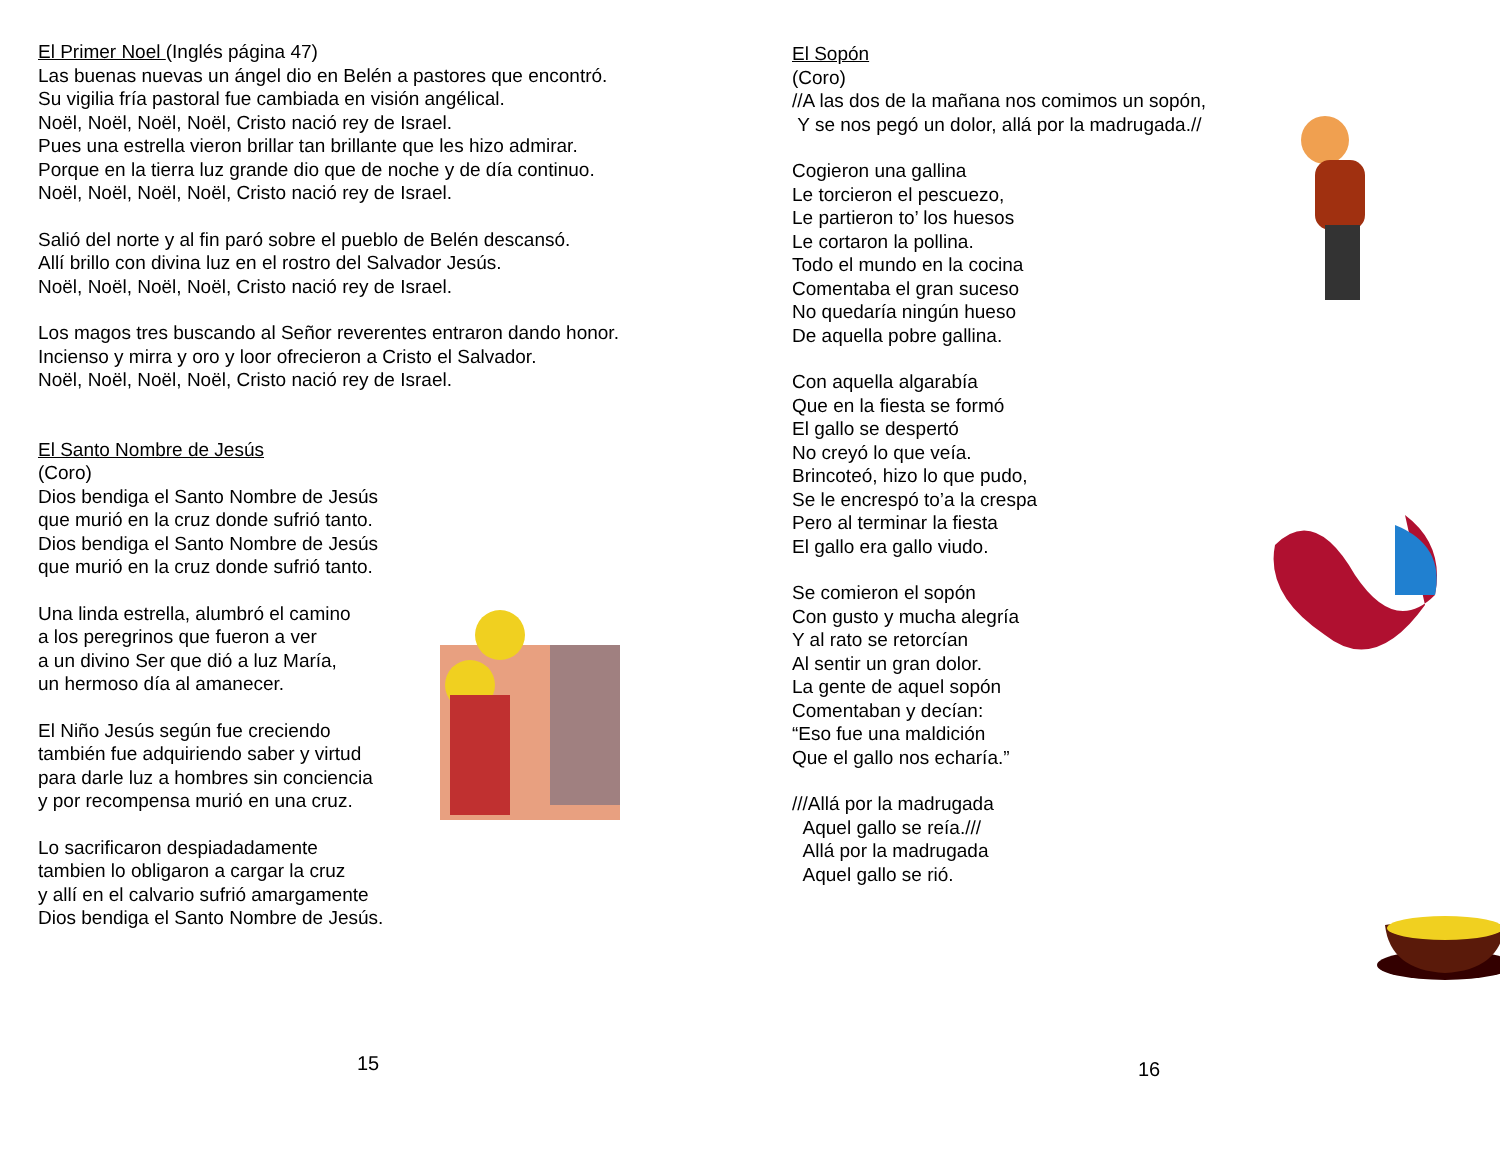El Primer Noel (Inglés página 47)
Las buenas nuevas un ángel dio en Belén a pastores que encontró.
Su vigilia fría pastoral fue cambiada en visión angélical.
Noël, Noël, Noël, Noël, Cristo nació rey de Israel.
Pues una estrella vieron brillar tan brillante que les hizo admirar.
Porque en la tierra luz grande dio que de noche y de día continuo.
Noël, Noël, Noël, Noël, Cristo nació rey de Israel.
Salió del norte y al fin paró sobre el pueblo de Belén descansó.
Allí brillo con divina luz en el rostro del Salvador Jesús.
Noël, Noël, Noël, Noël, Cristo nació rey de Israel.
Los magos tres buscando al Señor reverentes entraron dando honor.
Incienso y mirra y oro y loor ofrecieron a Cristo el Salvador.
Noël, Noël, Noël, Noël, Cristo nació rey de Israel.
El Santo Nombre de Jesús
(Coro)
Dios bendiga el Santo Nombre de Jesús
que murió en la cruz donde sufrió tanto.
Dios bendiga el Santo Nombre de Jesús
que murió en la cruz donde sufrió tanto.
Una linda estrella, alumbró el camino
a los peregrinos que fueron a ver
a un divino Ser que dió a luz María,
un hermoso día al amanecer.
El Niño Jesús según fue creciendo
también fue adquiriendo saber y virtud
para darle luz a hombres sin conciencia
y por recompensa murió en una cruz.
Lo sacrificaron despiadadamente
tambien lo obligaron a cargar la cruz
y allí en el calvario sufrió amargamente
Dios bendiga el Santo Nombre de Jesús.
15
El Sopón
(Coro)
//A las dos de la mañana nos comimos un sopón,
Y se nos pegó un dolor, allá por la madrugada.//
Cogieron una gallina
Le torcieron el pescuezo,
Le partieron to’ los huesos
Le cortaron la pollina.
Todo el mundo en la cocina
Comentaba el gran suceso
No quedaría ningún hueso
De aquella pobre gallina.
Con aquella algarabía
Que en la fiesta se formó
El gallo se despertó
No creyó lo que veía.
Brincoteó, hizo lo que pudo,
Se le encrespó to’a la crespa
Pero al terminar la fiesta
El gallo era gallo viudo.
Se comieron el sopón
Con gusto y mucha alegría
Y al rato se retorcían
Al sentir un gran dolor.
La gente de aquel sopón
Comentaban y decían:
“Eso fue una maldición
Que el gallo nos echaría.”
///Allá por la madrugada
Aquel gallo se reía.///
Allá por la madrugada
Aquel gallo se rió.
16